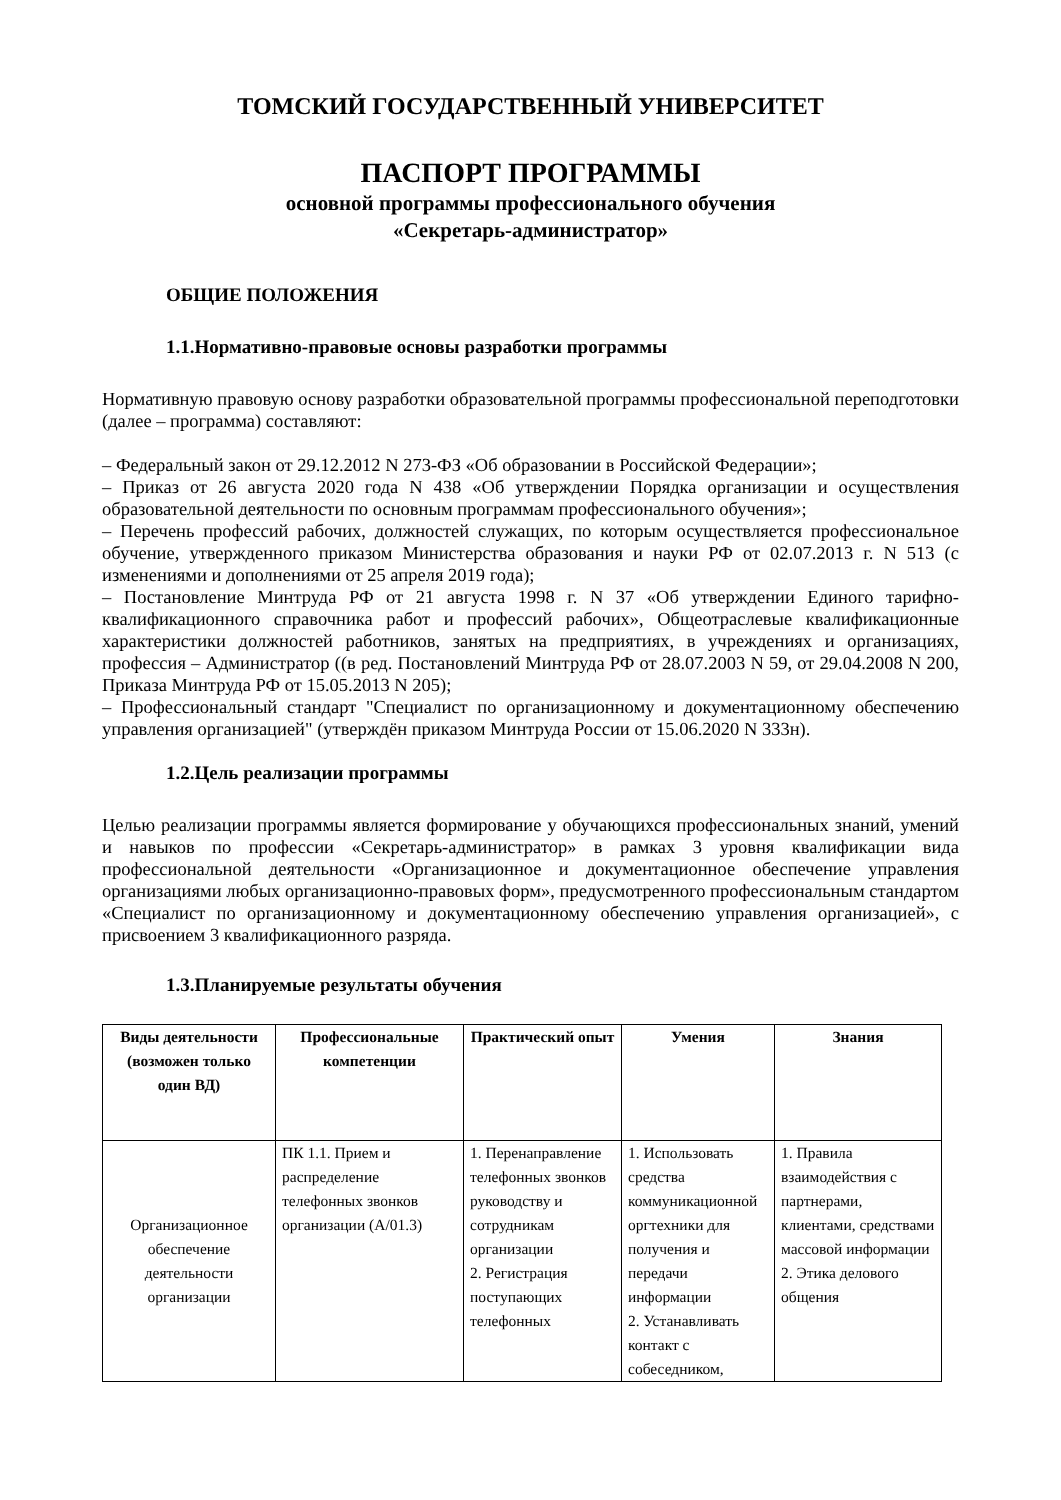ТОМСКИЙ ГОСУДАРСТВЕННЫЙ УНИВЕРСИТЕТ
ПАСПОРТ ПРОГРАММЫ
основной программы профессионального обучения
«Секретарь-администратор»
ОБЩИЕ ПОЛОЖЕНИЯ
1.1.Нормативно-правовые основы разработки программы
Нормативную правовую основу разработки образовательной программы профессиональной переподготовки (далее – программа) составляют:
– Федеральный закон от 29.12.2012 N 273-ФЗ «Об образовании в Российской Федерации»;
– Приказ от 26 августа 2020 года N 438 «Об утверждении Порядка организации и осуществления образовательной деятельности по основным программам профессионального обучения»;
– Перечень профессий рабочих, должностей служащих, по которым осуществляется профессиональное обучение, утвержденного приказом Министерства образования и науки РФ от 02.07.2013 г. N 513 (с изменениями и дополнениями от 25 апреля 2019 года);
– Постановление Минтруда РФ от 21 августа 1998 г. N 37 «Об утверждении Единого тарифно-квалификационного справочника работ и профессий рабочих», Общеотраслевые квалификационные характеристики должностей работников, занятых на предприятиях, в учреждениях и организациях, профессия – Администратор ((в ред. Постановлений Минтруда РФ от 28.07.2003 N 59, от 29.04.2008 N 200, Приказа Минтруда РФ от 15.05.2013 N 205);
– Профессиональный стандарт "Специалист по организационному и документационному обеспечению управления организацией" (утверждён приказом Минтруда России от 15.06.2020 N 333н).
1.2.Цель реализации программы
Целью реализации программы является формирование у обучающихся профессиональных знаний, умений и навыков по профессии «Секретарь-администратор» в рамках 3 уровня квалификации вида профессиональной деятельности «Организационное и документационное обеспечение управления организациями любых организационно-правовых форм», предусмотренного профессиональным стандартом «Специалист по организационному и документационному обеспечению управления организацией», с присвоением 3 квалификационного разряда.
1.3.Планируемые результаты обучения
| Виды деятельности (возможен только один ВД) | Профессиональные компетенции | Практический опыт | Умения | Знания |
| --- | --- | --- | --- | --- |
| Организационное обеспечение деятельности организации | ПК 1.1. Прием и распределение телефонных звонков организации (А/01.3) | 1. Перенаправление телефонных звонков руководству и сотрудникам организации 2. Регистрация поступающих телефонных | 1. Использовать средства коммуникационной оргтехники для получения и передачи информации 2. Устанавливать контакт с собеседником, | 1. Правила взаимодействия с партнерами, клиентами, средствами массовой информации 2. Этика делового общения |